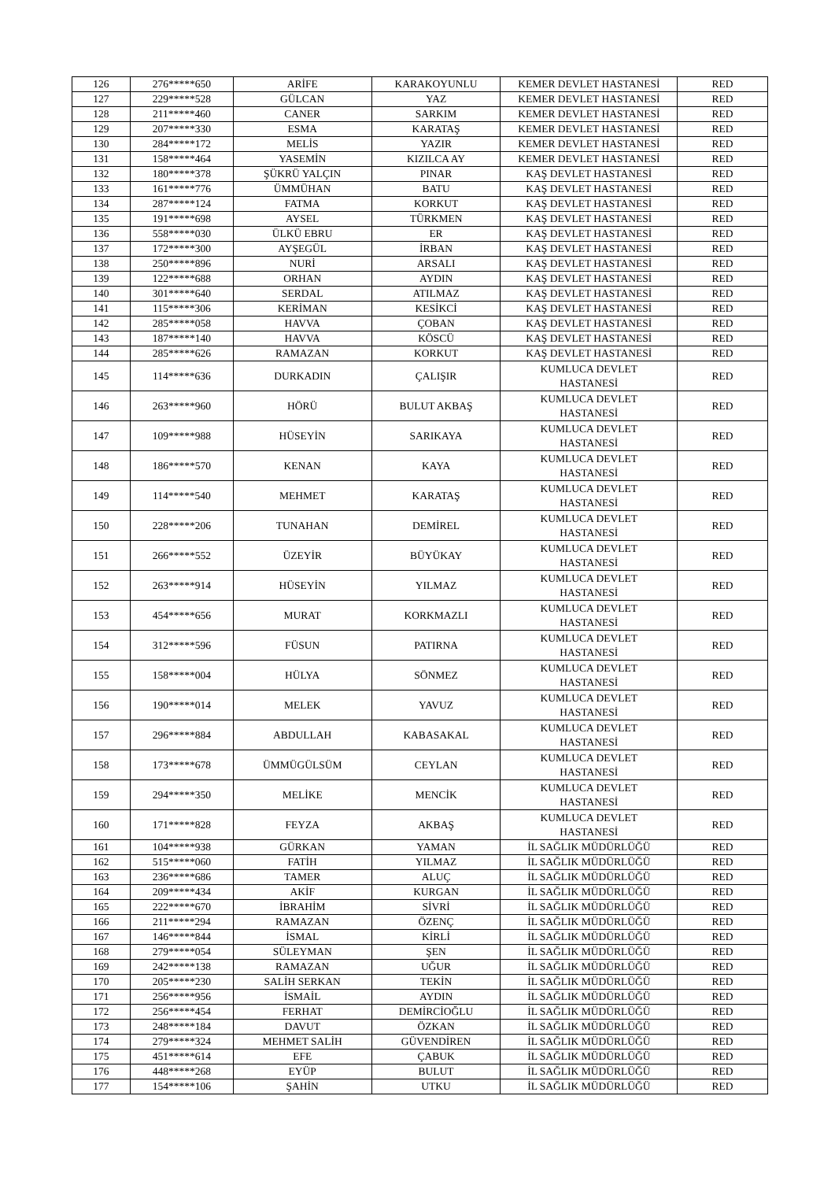| 126 | 276*****650 | ARİFE | KARAKOYUNLU | KEMER DEVLET HASTANESİ | RED |
| 127 | 229*****528 | GÜLCAN | YAZ | KEMER DEVLET HASTANESİ | RED |
| 128 | 211*****460 | CANER | SARKIM | KEMER DEVLET HASTANESİ | RED |
| 129 | 207*****330 | ESMA | KARATAŞ | KEMER DEVLET HASTANESİ | RED |
| 130 | 284*****172 | MELİS | YAZIR | KEMER DEVLET HASTANESİ | RED |
| 131 | 158*****464 | YASEMİN | KIZILCA AY | KEMER DEVLET HASTANESİ | RED |
| 132 | 180*****378 | ŞÜKRÜ YALÇIN | PINAR | KAŞ DEVLET HASTANESİ | RED |
| 133 | 161*****776 | ÜMMÜHAN | BATU | KAŞ DEVLET HASTANESİ | RED |
| 134 | 287*****124 | FATMA | KORKUT | KAŞ DEVLET HASTANESİ | RED |
| 135 | 191*****698 | AYSEL | TÜRKMEN | KAŞ DEVLET HASTANESİ | RED |
| 136 | 558*****030 | ÜLKÜ EBRU | ER | KAŞ DEVLET HASTANESİ | RED |
| 137 | 172*****300 | AYŞEGÜL | İRBAN | KAŞ DEVLET HASTANESİ | RED |
| 138 | 250*****896 | NURİ | ARSALI | KAŞ DEVLET HASTANESİ | RED |
| 139 | 122*****688 | ORHAN | AYDIN | KAŞ DEVLET HASTANESİ | RED |
| 140 | 301*****640 | SERDAL | ATILMAZ | KAŞ DEVLET HASTANESİ | RED |
| 141 | 115*****306 | KERİMAN | KESİKCİ | KAŞ DEVLET HASTANESİ | RED |
| 142 | 285*****058 | HAVVA | ÇOBAN | KAŞ DEVLET HASTANESİ | RED |
| 143 | 187*****140 | HAVVA | KÖSCÜ | KAŞ DEVLET HASTANESİ | RED |
| 144 | 285*****626 | RAMAZAN | KORKUT | KAŞ DEVLET HASTANESİ | RED |
| 145 | 114*****636 | DURKADIN | ÇALIŞIR | KUMLUCA DEVLET HASTANESİ | RED |
| 146 | 263*****960 | HÖRÜ | BULUT AKBAŞ | KUMLUCA DEVLET HASTANESİ | RED |
| 147 | 109*****988 | HÜSEYİN | SARIKAYA | KUMLUCA DEVLET HASTANESİ | RED |
| 148 | 186*****570 | KENAN | KAYA | KUMLUCA DEVLET HASTANESİ | RED |
| 149 | 114*****540 | MEHMET | KARATAŞ | KUMLUCA DEVLET HASTANESİ | RED |
| 150 | 228*****206 | TUNAHAN | DEMİREL | KUMLUCA DEVLET HASTANESİ | RED |
| 151 | 266*****552 | ÜZEYİR | BÜYÜKAY | KUMLUCA DEVLET HASTANESİ | RED |
| 152 | 263*****914 | HÜSEYİN | YILMAZ | KUMLUCA DEVLET HASTANESİ | RED |
| 153 | 454*****656 | MURAT | KORKMAZLI | KUMLUCA DEVLET HASTANESİ | RED |
| 154 | 312*****596 | FÜSUN | PATIRNA | KUMLUCA DEVLET HASTANESİ | RED |
| 155 | 158*****004 | HÜLYA | SÖNMEZ | KUMLUCA DEVLET HASTANESİ | RED |
| 156 | 190*****014 | MELEK | YAVUZ | KUMLUCA DEVLET HASTANESİ | RED |
| 157 | 296*****884 | ABDULLAH | KABASAKAL | KUMLUCA DEVLET HASTANESİ | RED |
| 158 | 173*****678 | ÜMMÜGÜLSÜM | CEYLAN | KUMLUCA DEVLET HASTANESİ | RED |
| 159 | 294*****350 | MELİKE | MENCİK | KUMLUCA DEVLET HASTANESİ | RED |
| 160 | 171*****828 | FEYZA | AKBAŞ | KUMLUCA DEVLET HASTANESİ | RED |
| 161 | 104*****938 | GÜRKAN | YAMAN | İL SAĞLIK MÜDÜRLÜĞÜ | RED |
| 162 | 515*****060 | FATİH | YILMAZ | İL SAĞLIK MÜDÜRLÜĞÜ | RED |
| 163 | 236*****686 | TAMER | ALUÇ | İL SAĞLIK MÜDÜRLÜĞÜ | RED |
| 164 | 209*****434 | AKİF | KURGAN | İL SAĞLIK MÜDÜRLÜĞÜ | RED |
| 165 | 222*****670 | İBRAHİM | SİVRİ | İL SAĞLIK MÜDÜRLÜĞÜ | RED |
| 166 | 211*****294 | RAMAZAN | ÖZENÇ | İL SAĞLIK MÜDÜRLÜĞÜ | RED |
| 167 | 146*****844 | İSMAL | KİRLİ | İL SAĞLIK MÜDÜRLÜĞÜ | RED |
| 168 | 279*****054 | SÜLEYMAN | ŞEN | İL SAĞLIK MÜDÜRLÜĞÜ | RED |
| 169 | 242*****138 | RAMAZAN | UĞUR | İL SAĞLIK MÜDÜRLÜĞÜ | RED |
| 170 | 205*****230 | SALİH SERKAN | TEKİN | İL SAĞLIK MÜDÜRLÜĞÜ | RED |
| 171 | 256*****956 | İSMAİL | AYDIN | İL SAĞLIK MÜDÜRLÜĞÜ | RED |
| 172 | 256*****454 | FERHAT | DEMİRCİOĞLU | İL SAĞLIK MÜDÜRLÜĞÜ | RED |
| 173 | 248*****184 | DAVUT | ÖZKAN | İL SAĞLIK MÜDÜRLÜĞÜ | RED |
| 174 | 279*****324 | MEHMET SALİH | GÜVENDİREN | İL SAĞLIK MÜDÜRLÜĞÜ | RED |
| 175 | 451*****614 | EFE | ÇABUK | İL SAĞLIK MÜDÜRLÜĞÜ | RED |
| 176 | 448*****268 | EYÜP | BULUT | İL SAĞLIK MÜDÜRLÜĞÜ | RED |
| 177 | 154*****106 | ŞAHİN | UTKU | İL SAĞLIK MÜDÜRLÜĞÜ | RED |